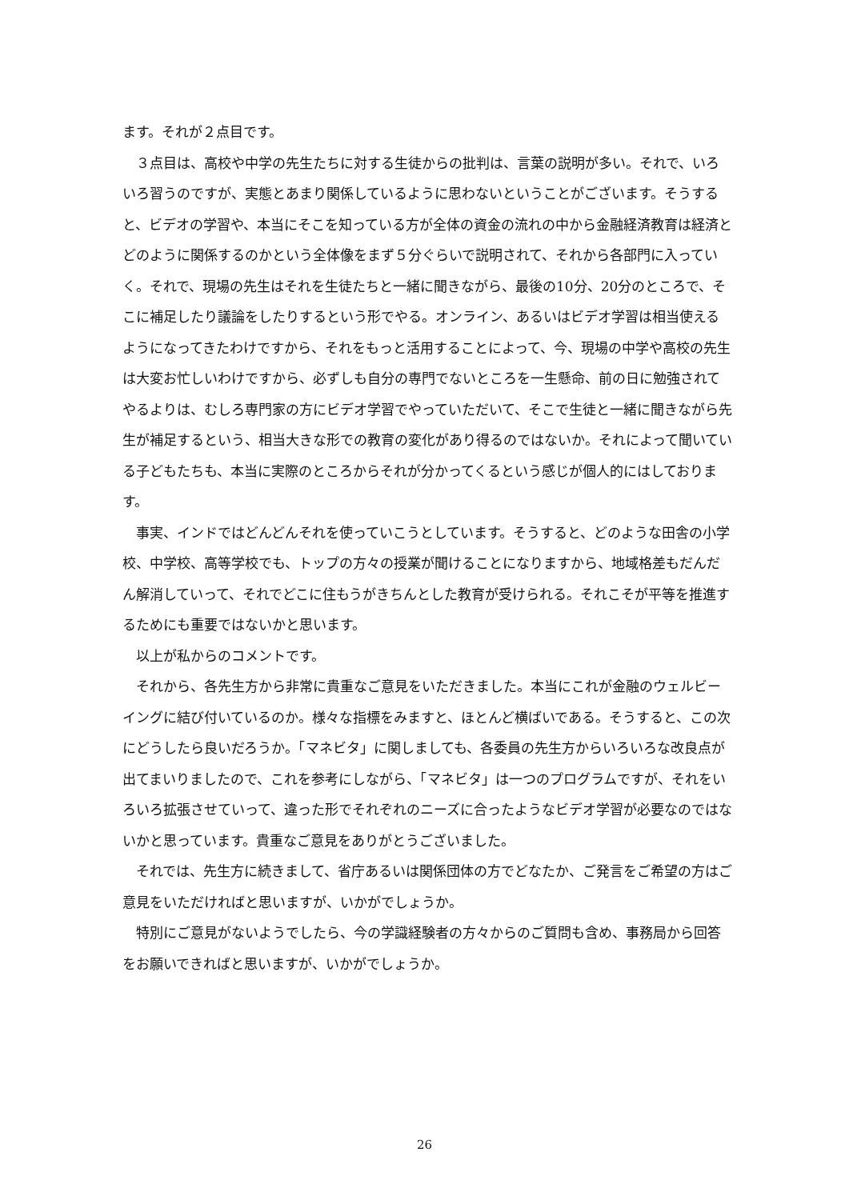ます。それが２点目です。
　３点目は、高校や中学の先生たちに対する生徒からの批判は、言葉の説明が多い。それで、いろいろ習うのですが、実態とあまり関係しているように思わないということがございます。そうすると、ビデオの学習や、本当にそこを知っている方が全体の資金の流れの中から金融経済教育は経済とどのように関係するのかという全体像をまず５分ぐらいで説明されて、それから各部門に入っていく。それで、現場の先生はそれを生徒たちと一緒に聞きながら、最後の10分、20分のところで、そこに補足したり議論をしたりするという形でやる。オンライン、あるいはビデオ学習は相当使えるようになってきたわけですから、それをもっと活用することによって、今、現場の中学や高校の先生は大変お忙しいわけですから、必ずしも自分の専門でないところを一生懸命、前の日に勉強されてやるよりは、むしろ専門家の方にビデオ学習でやっていただいて、そこで生徒と一緒に聞きながら先生が補足するという、相当大きな形での教育の変化があり得るのではないか。それによって聞いている子どもたちも、本当に実際のところからそれが分かってくるという感じが個人的にはしております。
　事実、インドではどんどんそれを使っていこうとしています。そうすると、どのような田舎の小学校、中学校、高等学校でも、トップの方々の授業が聞けることになりますから、地域格差もだんだん解消していって、それでどこに住もうがきちんとした教育が受けられる。それこそが平等を推進するためにも重要ではないかと思います。
　以上が私からのコメントです。
　それから、各先生方から非常に貴重なご意見をいただきました。本当にこれが金融のウェルビーイングに結び付いているのか。様々な指標をみますと、ほとんど横ばいである。そうすると、この次にどうしたら良いだろうか。「マネビタ」に関しましても、各委員の先生方からいろいろな改良点が出てまいりましたので、これを参考にしながら、「マネビタ」は一つのプログラムですが、それをいろいろ拡張させていって、違った形でそれぞれのニーズに合ったようなビデオ学習が必要なのではないかと思っています。貴重なご意見をありがとうございました。
　それでは、先生方に続きまして、省庁あるいは関係団体の方でどなたか、ご発言をご希望の方はご意見をいただければと思いますが、いかがでしょうか。
　特別にご意見がないようでしたら、今の学識経験者の方々からのご質問も含め、事務局から回答をお願いできればと思いますが、いかがでしょうか。
26